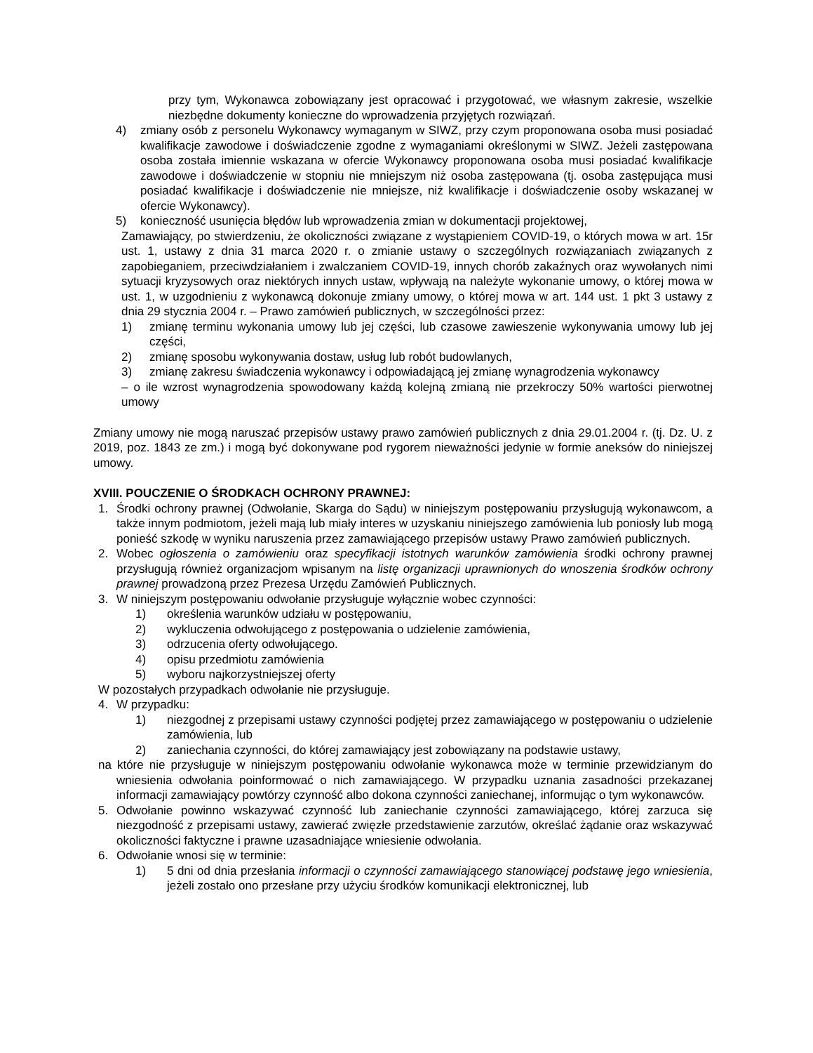przy tym, Wykonawca zobowiązany jest opracować i przygotować, we własnym zakresie, wszelkie niezbędne dokumenty konieczne do wprowadzenia przyjętych rozwiązań.
4) zmiany osób z personelu Wykonawcy wymaganym w SIWZ, przy czym proponowana osoba musi posiadać kwalifikacje zawodowe i doświadczenie zgodne z wymaganiami określonymi w SIWZ. Jeżeli zastępowana osoba została imiennie wskazana w ofercie Wykonawcy proponowana osoba musi posiadać kwalifikacje zawodowe i doświadczenie w stopniu nie mniejszym niż osoba zastępowana (tj. osoba zastępująca musi posiadać kwalifikacje i doświadczenie nie mniejsze, niż kwalifikacje i doświadczenie osoby wskazanej w ofercie Wykonawcy).
5) konieczność usunięcia błędów lub wprowadzenia zmian w dokumentacji projektowej,
Zamawiający, po stwierdzeniu, że okoliczności związane z wystąpieniem COVID-19, o których mowa w art. 15r ust. 1, ustawy z dnia 31 marca 2020 r. o zmianie ustawy o szczególnych rozwiązaniach związanych z zapobieganiem, przeciwdziałaniem i zwalczaniem COVID-19, innych chorób zakaźnych oraz wywołanych nimi sytuacji kryzysowych oraz niektórych innych ustaw, wpływają na należyte wykonanie umowy, o której mowa w ust. 1, w uzgodnieniu z wykonawcą dokonuje zmiany umowy, o której mowa w art. 144 ust. 1 pkt 3 ustawy z dnia 29 stycznia 2004 r. – Prawo zamówień publicznych, w szczególności przez:
1) zmianę terminu wykonania umowy lub jej części, lub czasowe zawieszenie wykonywania umowy lub jej części,
2) zmianę sposobu wykonywania dostaw, usług lub robót budowlanych,
3) zmianę zakresu świadczenia wykonawcy i odpowiadającą jej zmianę wynagrodzenia wykonawcy
– o ile wzrost wynagrodzenia spowodowany każdą kolejną zmianą nie przekroczy 50% wartości pierwotnej umowy
Zmiany umowy nie mogą naruszać przepisów ustawy prawo zamówień publicznych z dnia 29.01.2004 r. (tj. Dz. U. z 2019, poz. 1843 ze zm.) i mogą być dokonywane pod rygorem nieważności jedynie w formie aneksów do niniejszej umowy.
XVIII. POUCZENIE O ŚRODKACH OCHRONY PRAWNEJ:
1. Środki ochrony prawnej (Odwołanie, Skarga do Sądu) w niniejszym postępowaniu przysługują wykonawcom, a także innym podmiotom, jeżeli mają lub miały interes w uzyskaniu niniejszego zamówienia lub poniosły lub mogą ponieść szkodę w wyniku naruszenia przez zamawiającego przepisów ustawy Prawo zamówień publicznych.
2. Wobec ogłoszenia o zamówieniu oraz specyfikacji istotnych warunków zamówienia środki ochrony prawnej przysługują również organizacjom wpisanym na listę organizacji uprawnionych do wnoszenia środków ochrony prawnej prowadzoną przez Prezesa Urzędu Zamówień Publicznych.
3. W niniejszym postępowaniu odwołanie przysługuje wyłącznie wobec czynności:
1) określenia warunków udziału w postępowaniu,
2) wykluczenia odwołującego z postępowania o udzielenie zamówienia,
3) odrzucenia oferty odwołującego.
4) opisu przedmiotu zamówienia
5) wyboru najkorzystniejszej oferty
W pozostałych przypadkach odwołanie nie przysługuje.
4. W przypadku:
1) niezgodnej z przepisami ustawy czynności podjętej przez zamawiającego w postępowaniu o udzielenie zamówienia, lub
2) zaniechania czynności, do której zamawiający jest zobowiązany na podstawie ustawy,
na które nie przysługuje w niniejszym postępowaniu odwołanie wykonawca może w terminie przewidzianym do wniesienia odwołania poinformować o nich zamawiającego. W przypadku uznania zasadności przekazanej informacji zamawiający powtórzy czynność albo dokona czynności zaniechanej, informując o tym wykonawców.
5. Odwołanie powinno wskazywać czynność lub zaniechanie czynności zamawiającego, której zarzuca się niezgodność z przepisami ustawy, zawierać zwięzłe przedstawienie zarzutów, określać żądanie oraz wskazywać okoliczności faktyczne i prawne uzasadniające wniesienie odwołania.
6. Odwołanie wnosi się w terminie:
1) 5 dni od dnia przesłania informacji o czynności zamawiającego stanowiącej podstawę jego wniesienia, jeżeli zostało ono przesłane przy użyciu środków komunikacji elektronicznej, lub